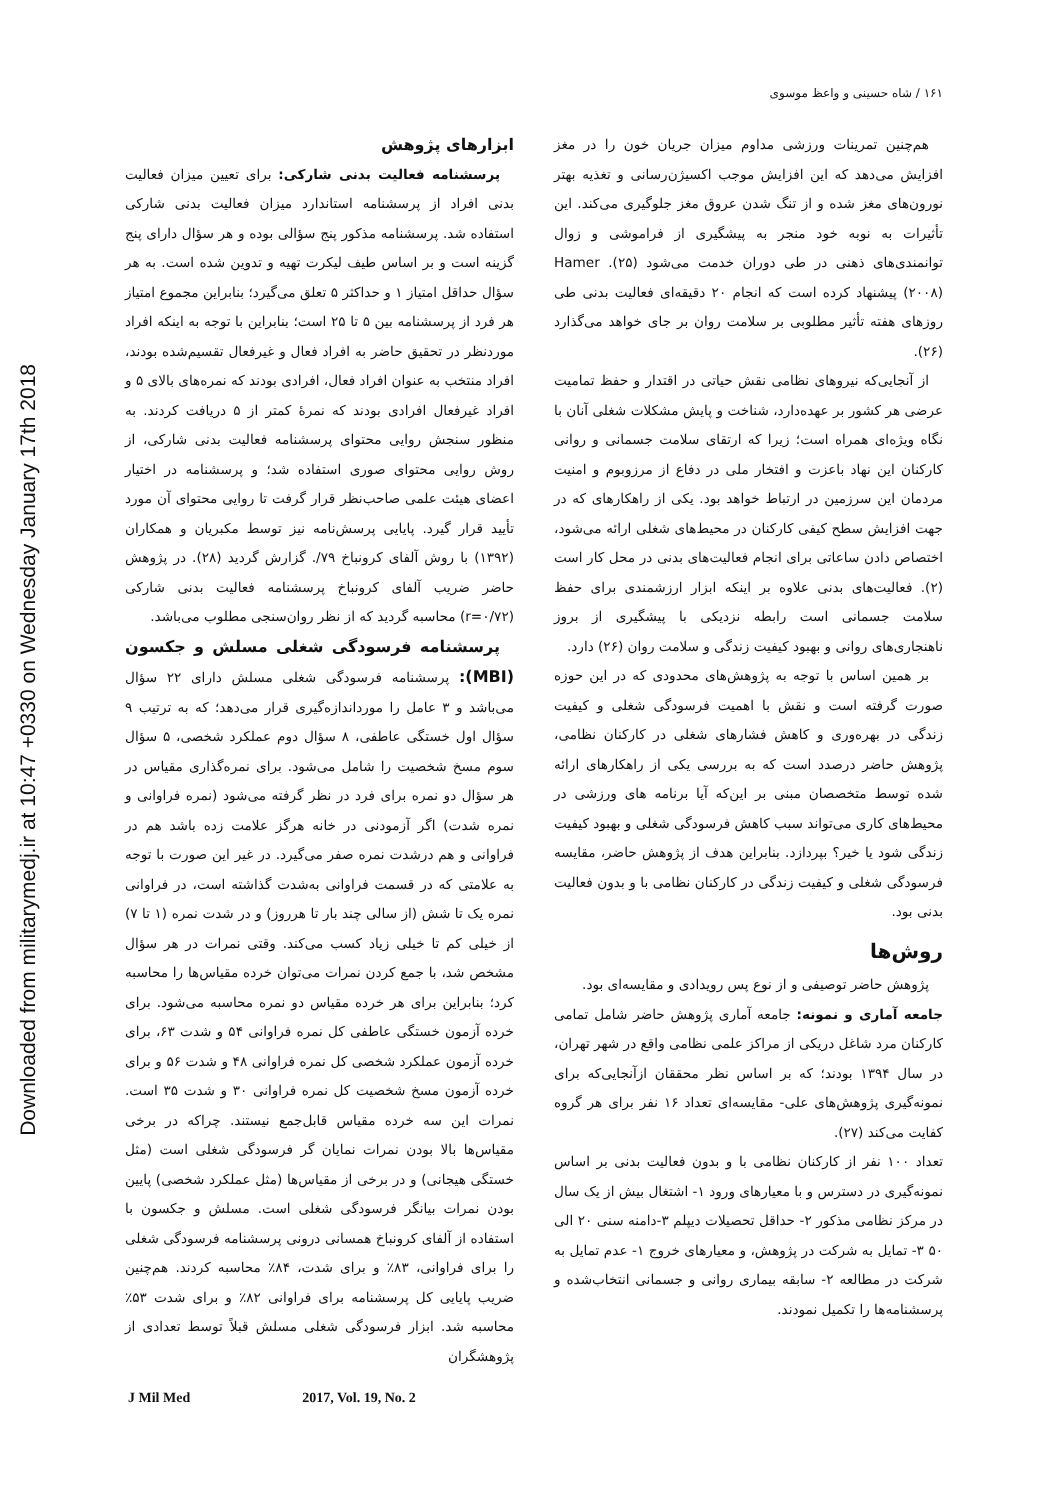Downloaded from militarymedj.ir at 10:47 +0330 on Wednesday January 17th 2018
۱۶۱ / شاه حسینی و واعظ موسوی
هم‌چنین تمرینات ورزشی مداوم میزان جریان خون را در مغز افزایش می‌دهد که این افزایش موجب اکسیژن‌رسانی و تغذیه بهتر نورون‌های مغز شده و از تنگ شدن عروق مغز جلوگیری می‌کند. این تأثیرات به نوبه خود منجر به پیشگیری از فراموشی و زوال توانمندی‌های ذهنی در طی دوران خدمت می‌شود (۲۵). Hamer (۲۰۰۸) پیشنهاد کرده است که انجام ۲۰ دقیقه‌ای فعالیت بدنی طی روزهای هفته تأثیر مطلوبی بر سلامت روان بر جای خواهد می‌گذارد (۲۶).
از آنجایی‌که نیروهای نظامی نقش حیاتی در اقتدار و حفظ تمامیت عرضی هر کشور بر عهده‌دارد، شناخت و پایش مشکلات شغلی آنان با نگاه ویژه‌ای همراه است؛ زیرا که ارتقای سلامت جسمانی و روانی کارکنان این نهاد باعزت و افتخار ملی در دفاع از مرزوبوم و امنیت مردمان این سرزمین در ارتباط خواهد بود. یکی از راهکارهای که در جهت افزایش سطح کیفی کارکنان در محیط‌های شغلی ارائه می‌شود، اختصاص دادن ساعاتی برای انجام فعالیت‌های بدنی در محل کار است (۲). فعالیت‌های بدنی علاوه بر اینکه ابزار ارزشمندی برای حفظ سلامت جسمانی است رابطه نزدیکی با پیشگیری از بروز ناهنجاری‌های روانی و بهبود کیفیت زندگی و سلامت روان (۲۶) دارد.
بر همین اساس با توجه به پژوهش‌های محدودی که در این حوزه صورت گرفته است و نقش با اهمیت فرسودگی شغلی و کیفیت زندگی در بهره‌وری و کاهش فشارهای شغلی در کارکنان نظامی، پژوهش حاضر درصدد است که به بررسی یکی از راهکارهای ارائه شده توسط متخصصان مبنی بر این‌که آیا برنامه های ورزشی در محیط‌های کاری می‌تواند سبب کاهش فرسودگی شغلی و بهبود کیفیت زندگی شود یا خیر؟ بپردازد. بنابراین هدف از پژوهش حاضر، مقایسه فرسودگی شغلی و کیفیت زندگی در کارکنان نظامی با و بدون فعالیت بدنی بود.
روش‌ها
پژوهش حاضر توصیفی و از نوع پس رویدادی و مقایسه‌ای بود.
جامعه آماری و نمونه: جامعه آماری پژوهش حاضر شامل تمامی کارکنان مرد شاغل دریکی از مراکز علمی نظامی واقع در شهر تهران، در سال ۱۳۹۴ بودند؛ که بر اساس نظر محققان ازآنجایی‌که برای نمونه‌گیری پژوهش‌های علی- مقایسه‌ای تعداد ۱۶ نفر برای هر گروه کفایت می‌کند (۲۷).
تعداد ۱۰۰ نفر از کارکنان نظامی با و بدون فعالیت بدنی بر اساس نمونه‌گیری در دسترس و با معیارهای ورود ۱- اشتغال بیش از یک سال در مرکز نظامی مذکور ۲- حداقل تحصیلات دیپلم ۳-دامنه سنی ۲۰ الی ۵۰ ۳- تمایل به شرکت در پژوهش، و معیارهای خروج ۱- عدم تمایل به شرکت در مطالعه ۲- سابقه بیماری روانی و جسمانی انتخاب‌شده و پرسشنامه‌ها را تکمیل نمودند.
ابزارهای پژوهش
پرسشنامه فعالیت بدنی شارکی: برای تعیین میزان فعالیت بدنی افراد از پرسشنامه استاندارد میزان فعالیت بدنی شارکی استفاده شد. پرسشنامه مذکور پنج سؤالی بوده و هر سؤال دارای پنج گزینه است و بر اساس طیف لیکرت تهیه و تدوین شده است. به هر سؤال حداقل امتیاز ۱ و حداکثر ۵ تعلق می‌گیرد؛ بنابراین مجموع امتیاز هر فرد از پرسشنامه بین ۵ تا ۲۵ است؛ بنابراین با توجه به اینکه افراد موردنظر در تحقیق حاضر به افراد فعال و غیرفعال تقسیم‌شده بودند، افراد منتخب به عنوان افراد فعال، افرادی بودند که نمره‌های بالای ۵ و افراد غیرفعال افرادی بودند که نمرهٔ کمتر از ۵ دریافت کردند. به منظور سنجش روایی محتوای پرسشنامه فعالیت بدنی شارکی، از روش روایی محتوای صوری استفاده شد؛ و پرسشنامه در اختیار اعضای هیئت علمی صاحب‌نظر قرار گرفت تا روایی محتوای آن مورد تأیید قرار گیرد. پایایی پرسش‌نامه نیز توسط مکبریان و همکاران (۱۳۹۲) با روش آلفای کرونباخ ۷۹/. گزارش گردید (۲۸). در پژوهش حاضر ضریب آلفای کرونباخ پرسشنامه فعالیت بدنی شارکی (r=۰/۷۲) محاسبه گردید که از نظر روان‌سنجی مطلوب می‌باشد.
پرسشنامه فرسودگی شغلی مسلش و جکسون (MBI): پرسشنامه فرسودگی شغلی مسلش دارای ۲۲ سؤال می‌باشد و ۳ عامل را مورداندازه‌گیری قرار می‌دهد؛ که به ترتیب ۹ سؤال اول خستگی عاطفی، ۸ سؤال دوم عملکرد شخصی، ۵ سؤال سوم مسخ شخصیت را شامل می‌شود. برای نمره‌گذاری مقیاس در هر سؤال دو نمره برای فرد در نظر گرفته می‌شود (نمره فراوانی و نمره شدت) اگر آزمودنی در خانه هرگز علامت زده باشد هم در فراوانی و هم درشدت نمره صفر می‌گیرد. در غیر این صورت با توجه به علامتی که در قسمت فراوانی به‌شدت گذاشته است، در فراوانی نمره یک تا شش (از سالی چند بار تا هرروز) و در شدت نمره (۱ تا ۷) از خیلی کم تا خیلی زیاد کسب می‌کند. وقتی نمرات در هر سؤال مشخص شد، با جمع کردن نمرات می‌توان خرده مقیاس‌ها را محاسبه کرد؛ بنابراین برای هر خرده مقیاس دو نمره محاسبه می‌شود. برای خرده آزمون خستگی عاطفی کل نمره فراوانی ۵۴ و شدت ۶۳، برای خرده آزمون عملکرد شخصی کل نمره فراوانی ۴۸ و شدت ۵۶ و برای خرده آزمون مسخ شخصیت کل نمره فراوانی ۳۰ و شدت ۳۵ است. نمرات این سه خرده مقیاس قابل‌جمع نیستند. چراکه در برخی مقیاس‌ها بالا بودن نمرات نمایان گر فرسودگی شغلی است (مثل خستگی هیجانی) و در برخی از مقیاس‌ها (مثل عملکرد شخصی) پایین بودن نمرات بیانگر فرسودگی شغلی است. مسلش و جکسون با استفاده از آلفای کرونباخ همسانی درونی پرسشنامه فرسودگی شغلی را برای فراوانی، ۸۳٪ و برای شدت، ۸۴٪ محاسبه کردند. هم‌چنین ضریب پایایی کل پرسشنامه برای فراوانی ۸۲٪ و برای شدت ۵۳٪ محاسبه شد. ابزار فرسودگی شغلی مسلش قبلاً توسط تعدادی از پژوهشگران
J Mil Med 2017, Vol. 19, No. 2